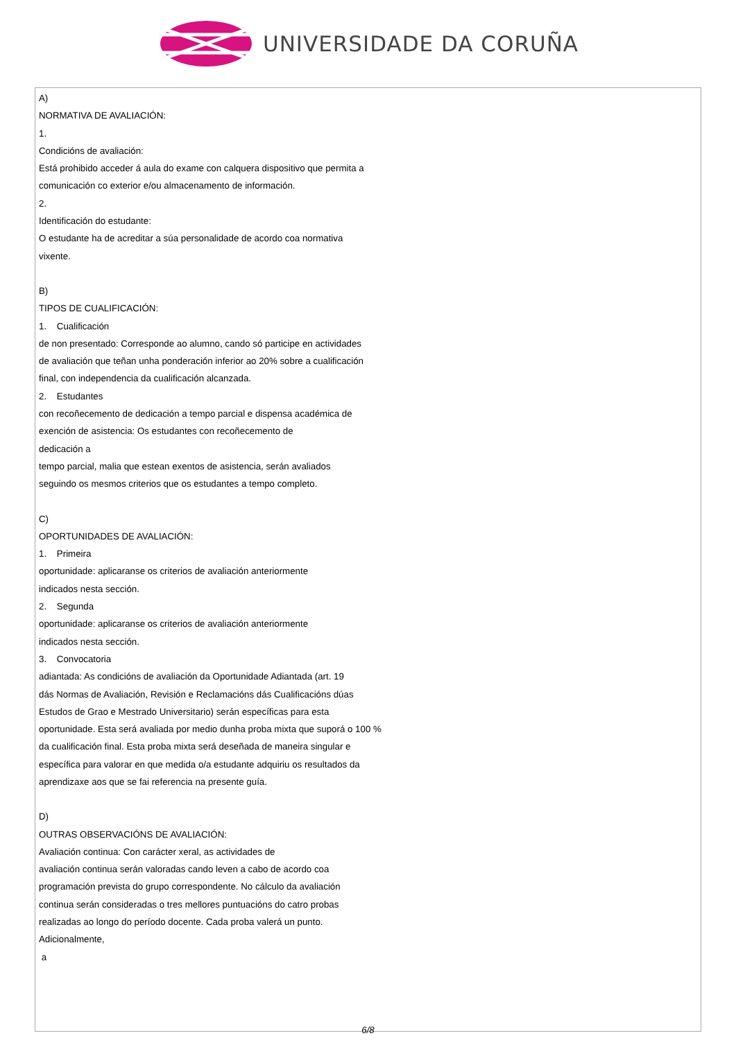UNIVERSIDADE DA CORUÑA
A)
NORMATIVA DE AVALIACIÓN:
1.
Condicións de avaliación:
Está prohibido acceder á aula do exame con calquera dispositivo que permita a
comunicación co exterior e/ou almacenamento de información.
2.
Identificación do estudante:
O estudante ha de acreditar a súa personalidade de acordo coa normativa
vixente.
B)
TIPOS DE CUALIFICACIÓN:
1. Cualificación
de non presentado: Corresponde ao alumno, cando só participe en actividades
de avaliación que teñan unha ponderación inferior ao 20% sobre a cualificación
final, con independencia da cualificación alcanzada.
2. Estudantes
con recoñecemento de dedicación a tempo parcial e dispensa académica de
exención de asistencia: Os estudantes con recoñecemento de
dedicación a
tempo parcial, malia que estean exentos de asistencia, serán avaliados
seguindo os mesmos criterios que os estudantes a tempo completo.
C)
OPORTUNIDADES DE AVALIACIÓN:
1. Primeira
oportunidade: aplicaranse os criterios de avaliación anteriormente
indicados nesta sección.
2. Segunda
oportunidade: aplicaranse os criterios de avaliación anteriormente
indicados nesta sección.
3. Convocatoria
adiantada: As condicións de avaliación da Oportunidade Adiantada (art. 19
dás Normas de Avaliación, Revisión e Reclamacións dás Cualificacións dúas
Estudos de Grao e Mestrado Universitario) serán específicas para esta
oportunidade. Esta será avaliada por medio dunha proba mixta que suporá o 100 %
da cualificación final. Esta proba mixta será deseñada de maneira singular e
específica para valorar en que medida o/a estudante adquiriu os resultados da
aprendizaxe aos que se fai referencia na presente guía.
D)
OUTRAS OBSERVACIÓNS DE AVALIACIÓN:
Avaliación continua: Con carácter xeral, as actividades de
avaliación continua serán valoradas cando leven a cabo de acordo coa
programación prevista do grupo correspondente. No cálculo da avaliación
continua serán consideradas o tres mellores puntuacións do catro probas
realizadas ao longo do período docente. Cada proba valerá un punto.
Adicionalmente,
a
6/8